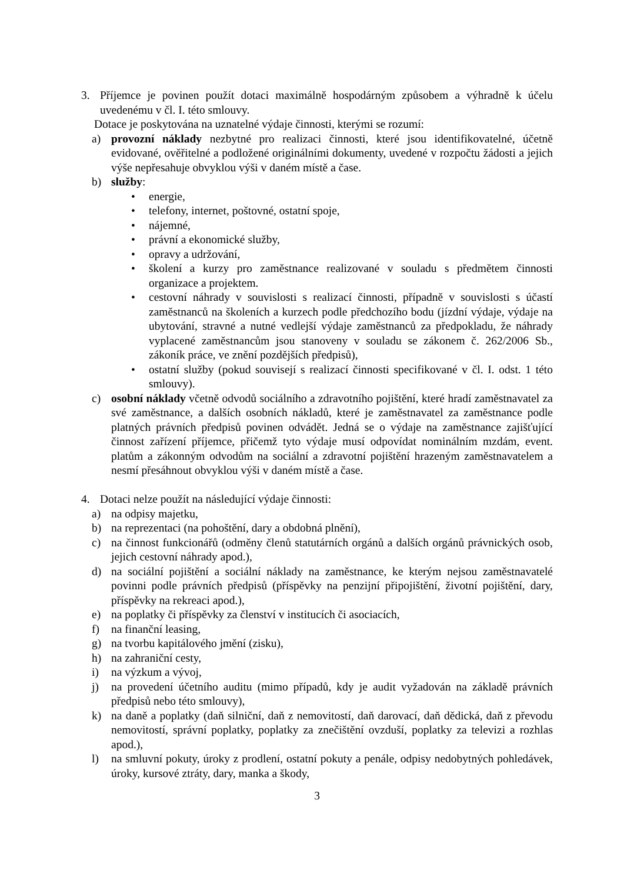3. Příjemce je povinen použít dotaci maximálně hospodárným způsobem a výhradně k účelu uvedenému v čl. I. této smlouvy.
Dotace je poskytována na uznatelné výdaje činnosti, kterými se rozumí:
a) provozní náklady nezbytné pro realizaci činnosti, které jsou identifikovatelné, účetně evidované, ověřitelné a podložené originálními dokumenty, uvedené v rozpočtu žádosti a jejich výše nepřesahuje obvyklou výši v daném místě a čase.
b) služby:
• energie,
• telefony, internet, poštovné, ostatní spoje,
• nájemné,
• právní a ekonomické služby,
• opravy a udržování,
• školení a kurzy pro zaměstnance realizované v souladu s předmětem činnosti organizace a projektem.
• cestovní náhrady v souvislosti s realizací činnosti, případně v souvislosti s účastí zaměstnanců na školeních a kurzech podle předchozího bodu (jízdní výdaje, výdaje na ubytování, stravné a nutné vedlejší výdaje zaměstnanců za předpokladu, že náhrady vyplacené zaměstnancům jsou stanoveny v souladu se zákonem č. 262/2006 Sb., zákoník práce, ve znění pozdějších předpisů),
• ostatní služby (pokud souvisejí s realizací činnosti specifikované v čl. I. odst. 1 této smlouvy).
c) osobní náklady včetně odvodů sociálního a zdravotního pojištění, které hradí zaměstnavatel za své zaměstnance, a dalších osobních nákladů, které je zaměstnavatel za zaměstnance podle platných právních předpisů povinen odvádět. Jedná se o výdaje na zaměstnance zajišťující činnost zařízení příjemce, přičemž tyto výdaje musí odpovídat nominálním mzdám, event. platům a zákonným odvodům na sociální a zdravotní pojištění hrazeným zaměstnavatelem a nesmí přesáhnout obvyklou výši v daném místě a čase.
4. Dotaci nelze použít na následující výdaje činnosti:
a) na odpisy majetku,
b) na reprezentaci (na pohoštění, dary a obdobná plnění),
c) na činnost funkcionářů (odměny členů statutárních orgánů a dalších orgánů právnických osob, jejich cestovní náhrady apod.),
d) na sociální pojištění a sociální náklady na zaměstnance, ke kterým nejsou zaměstnavatelé povinni podle právních předpisů (příspěvky na penzijní připojištění, životní pojištění, dary, příspěvky na rekreaci apod.),
e) na poplatky či příspěvky za členství v institucích či asociacích,
f) na finanční leasing,
g) na tvorbu kapitálového jmění (zisku),
h) na zahraniční cesty,
i) na výzkum a vývoj,
j) na provedení účetního auditu (mimo případů, kdy je audit vyžadován na základě právních předpisů nebo této smlouvy),
k) na daně a poplatky (daň silniční, daň z nemovitostí, daň darovací, daň dědická, daň z převodu nemovitostí, správní poplatky, poplatky za znečištění ovzduší, poplatky za televizi a rozhlas apod.),
l) na smluvní pokuty, úroky z prodlení, ostatní pokuty a penále, odpisy nedobytných pohledávek, úroky, kursové ztráty, dary, manka a škody,
3